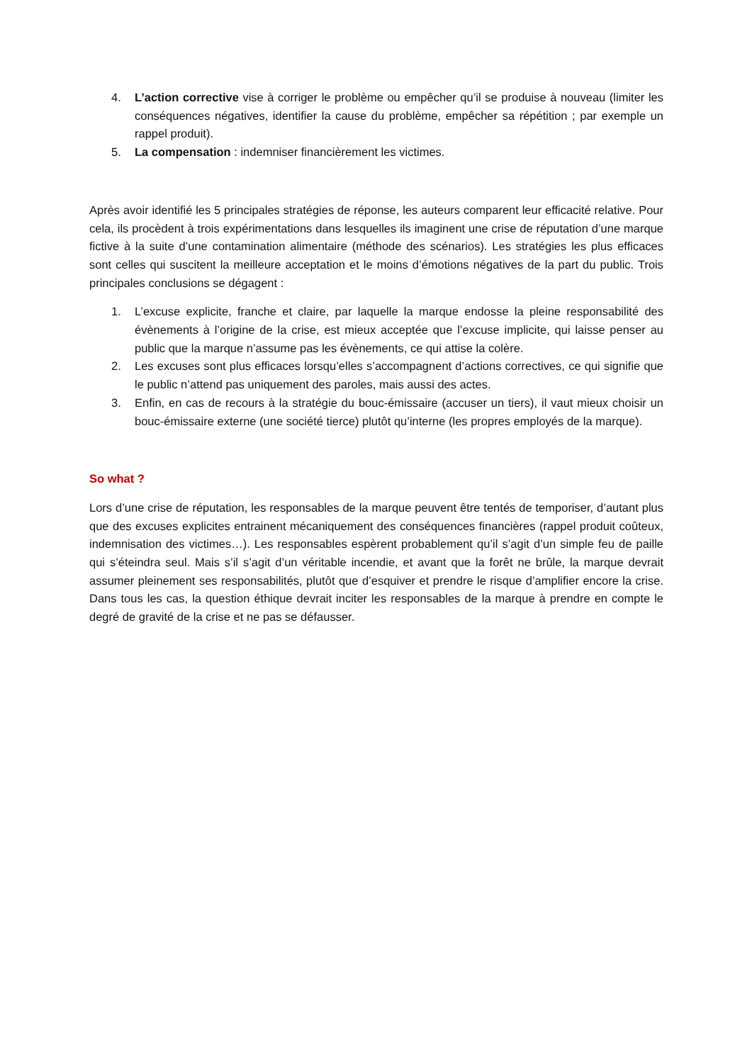4. L’action corrective vise à corriger le problème ou empêcher qu’il se produise à nouveau (limiter les conséquences négatives, identifier la cause du problème, empêcher sa répétition ; par exemple un rappel produit).
5. La compensation : indemniser financièrement les victimes.
Après avoir identifié les 5 principales stratégies de réponse, les auteurs comparent leur efficacité relative. Pour cela, ils procèdent à trois expérimentations dans lesquelles ils imaginent une crise de réputation d’une marque fictive à la suite d’une contamination alimentaire (méthode des scénarios). Les stratégies les plus efficaces sont celles qui suscitent la meilleure acceptation et le moins d’émotions négatives de la part du public. Trois principales conclusions se dégagent :
1. L’excuse explicite, franche et claire, par laquelle la marque endosse la pleine responsabilité des évènements à l’origine de la crise, est mieux acceptée que l’excuse implicite, qui laisse penser au public que la marque n’assume pas les évènements, ce qui attise la colère.
2. Les excuses sont plus efficaces lorsqu’elles s’accompagnent d’actions correctives, ce qui signifie que le public n’attend pas uniquement des paroles, mais aussi des actes.
3. Enfin, en cas de recours à la stratégie du bouc-émissaire (accuser un tiers), il vaut mieux choisir un bouc-émissaire externe (une société tierce) plutôt qu’interne (les propres employés de la marque).
So what ?
Lors d’une crise de réputation, les responsables de la marque peuvent être tentés de temporiser, d’autant plus que des excuses explicites entrainent mécaniquement des conséquences financières (rappel produit coûteux, indemnisation des victimes…). Les responsables espèrent probablement qu’il s’agit d’un simple feu de paille qui s’éteindra seul. Mais s’il s’agit d’un véritable incendie, et avant que la forêt ne brûle, la marque devrait assumer pleinement ses responsabilités, plutôt que d’esquiver et prendre le risque d’amplifier encore la crise. Dans tous les cas, la question éthique devrait inciter les responsables de la marque à prendre en compte le degré de gravité de la crise et ne pas se défausser.